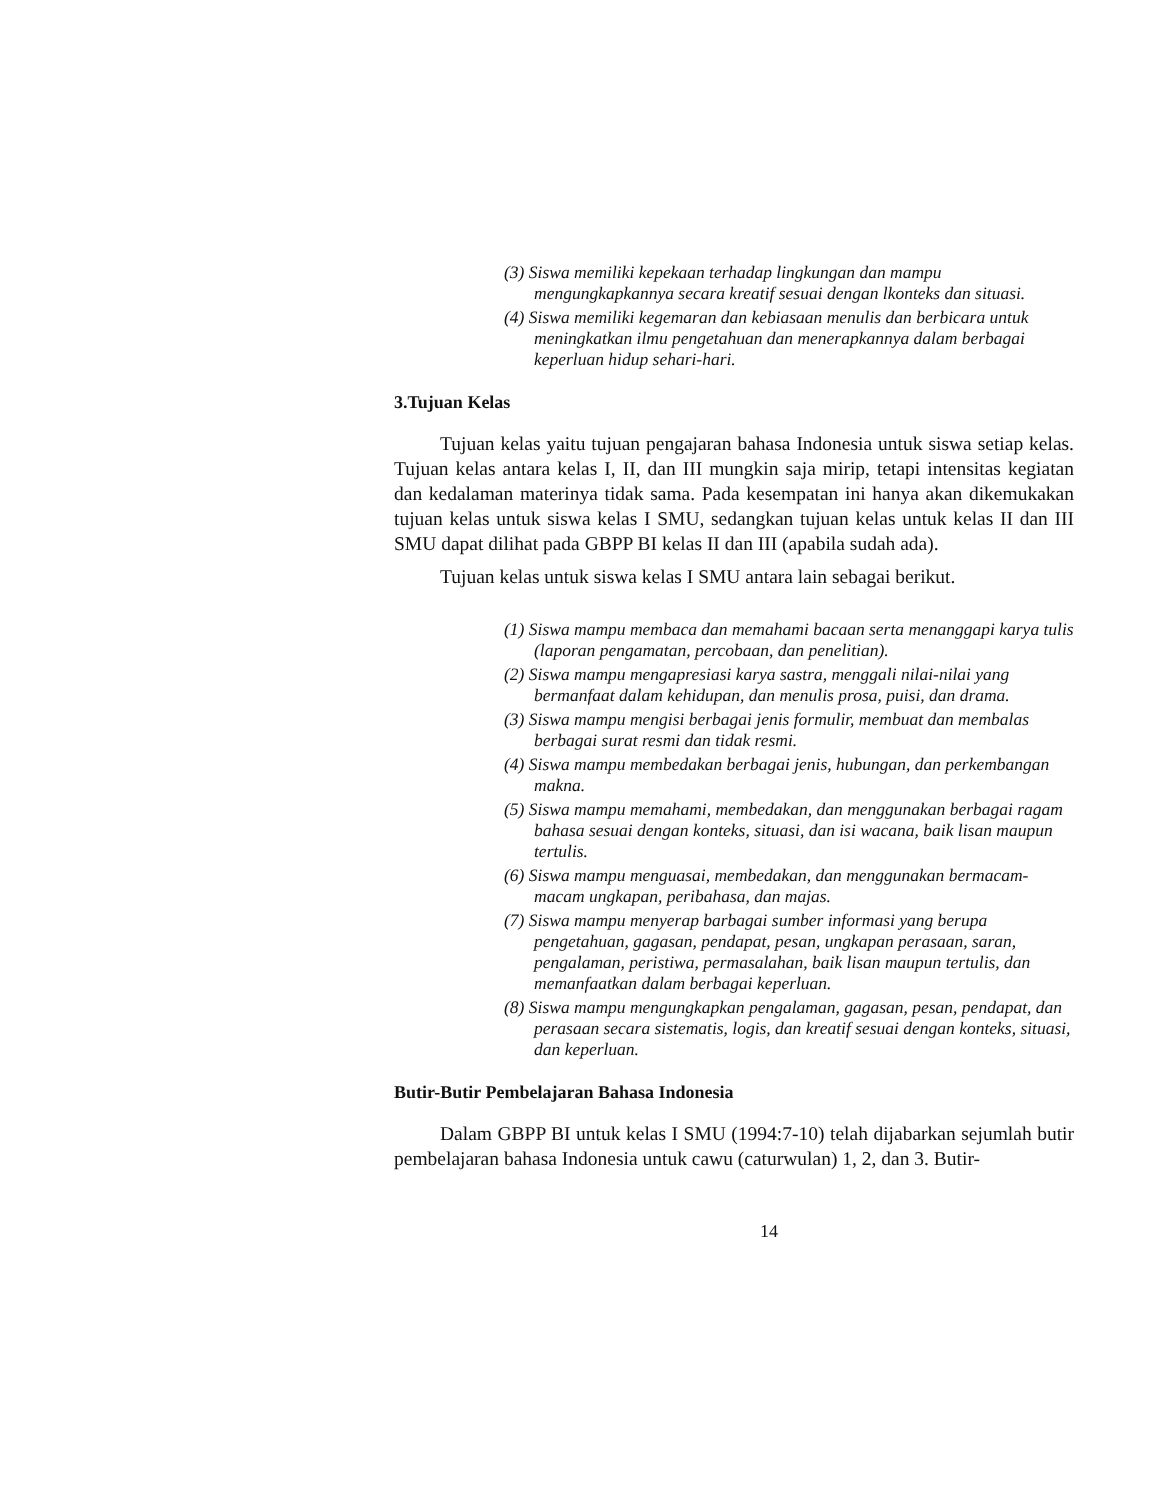(3) Siswa memiliki kepekaan terhadap lingkungan dan mampu mengungkapkannya secara kreatif sesuai dengan lkonteks dan situasi.
(4) Siswa memiliki kegemaran dan kebiasaan menulis dan berbicara untuk meningkatkan ilmu pengetahuan dan menerapkannya dalam berbagai keperluan hidup sehari-hari.
3.Tujuan Kelas
Tujuan kelas yaitu tujuan pengajaran bahasa Indonesia untuk siswa setiap kelas. Tujuan kelas antara kelas I, II, dan III mungkin saja mirip, tetapi intensitas kegiatan dan kedalaman materinya tidak sama. Pada kesempatan ini hanya akan dikemukakan tujuan kelas untuk siswa kelas I SMU, sedangkan tujuan kelas untuk kelas II dan III SMU dapat dilihat pada GBPP BI kelas II dan III (apabila sudah ada).
Tujuan kelas untuk siswa kelas I SMU antara lain sebagai berikut.
(1) Siswa mampu membaca dan memahami bacaan serta menanggapi karya tulis (laporan pengamatan, percobaan, dan penelitian).
(2) Siswa mampu mengapresiasi karya sastra, menggali nilai-nilai yang bermanfaat dalam kehidupan, dan menulis prosa, puisi, dan drama.
(3) Siswa mampu mengisi berbagai jenis formulir, membuat dan membalas berbagai surat resmi dan tidak resmi.
(4) Siswa mampu membedakan berbagai jenis, hubungan, dan perkembangan makna.
(5) Siswa mampu memahami, membedakan, dan menggunakan berbagai ragam bahasa sesuai dengan konteks, situasi, dan isi wacana, baik lisan maupun tertulis.
(6) Siswa mampu menguasai, membedakan, dan menggunakan bermacam-macam ungkapan, peribahasa, dan majas.
(7) Siswa mampu menyerap barbagai sumber informasi yang berupa pengetahuan, gagasan, pendapat, pesan, ungkapan perasaan, saran, pengalaman, peristiwa, permasalahan, baik lisan maupun tertulis, dan memanfaatkan dalam berbagai keperluan.
(8) Siswa mampu mengungkapkan pengalaman, gagasan, pesan, pendapat, dan perasaan secara sistematis, logis, dan kreatif sesuai dengan konteks, situasi, dan keperluan.
Butir-Butir Pembelajaran Bahasa Indonesia
Dalam GBPP BI untuk kelas I SMU (1994:7-10) telah dijabarkan sejumlah butir pembelajaran bahasa Indonesia untuk cawu (caturwulan) 1, 2, dan 3. Butir-
14